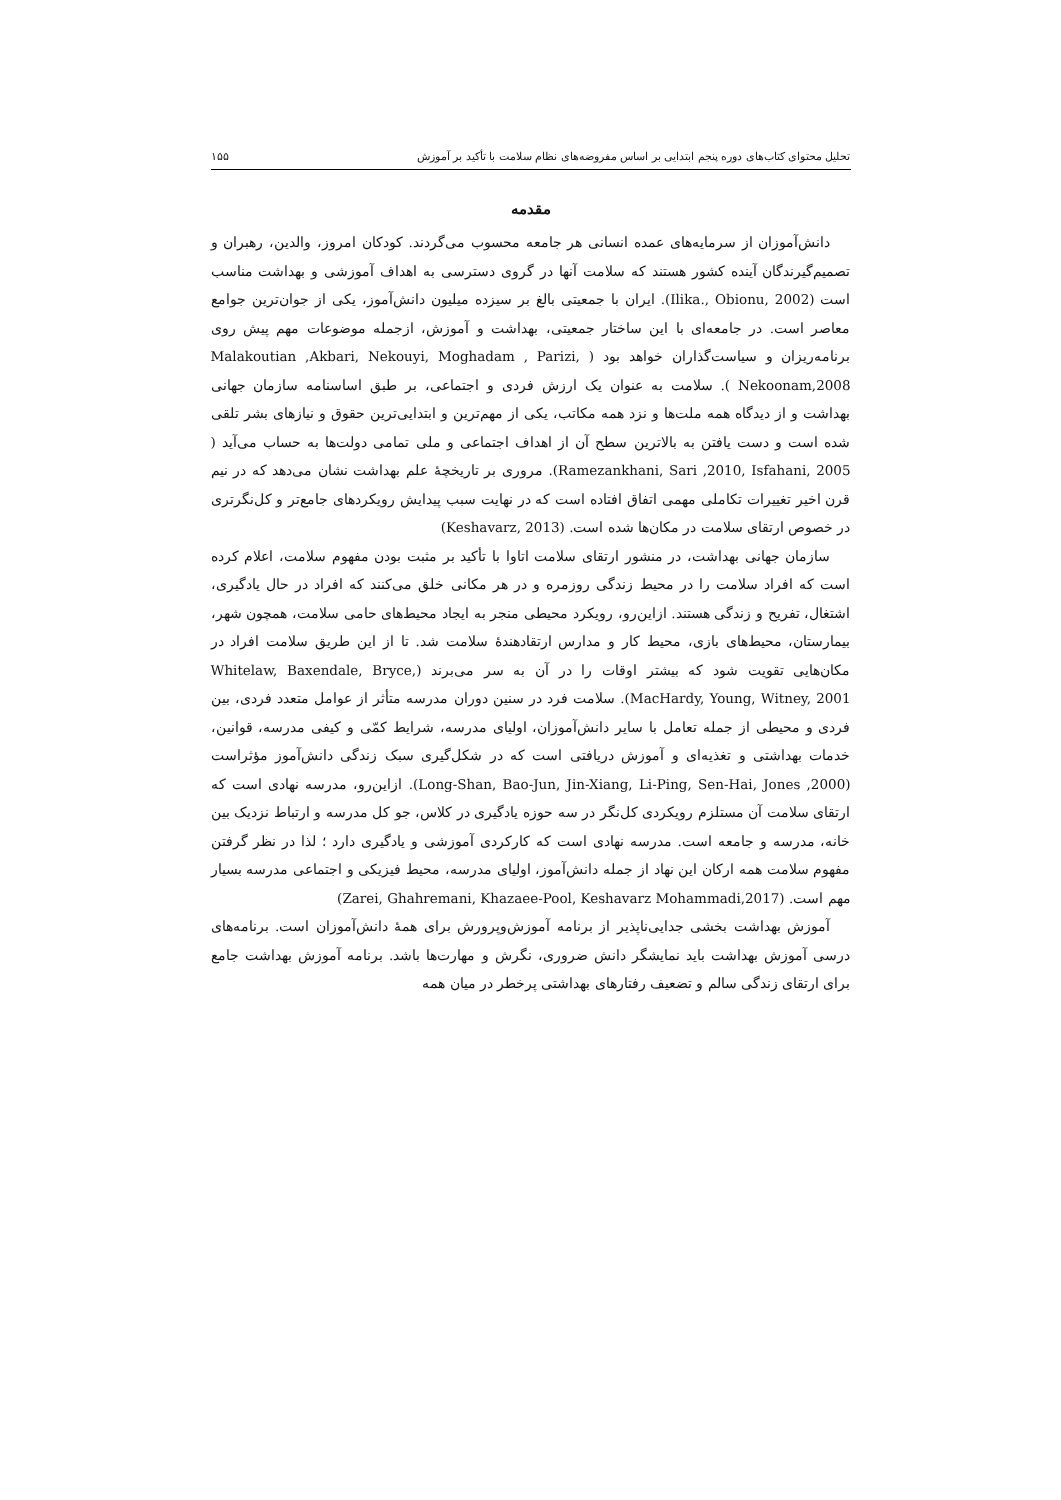تحلیل محتوای کتاب‌های دوره پنجم ابتدایی بر اساس مفروضه‌های نظام سلامت با تأکید بر آموزش ۱۵۵
مقدمه
دانش‌آموزان از سرمایه‌های عمده انسانی هر جامعه محسوب می‌گردند. کودکان امروز، والدین، رهبران و تصمیم‌گیرندگان آینده کشور هستند که سلامت آنها در گروی دسترسی به اهداف آموزشی و بهداشت مناسب است (Ilika., Obionu, 2002). ایران با جمعیتی بالغ بر سیزده میلیون دانش‌آموز، یکی از جوان‌ترین جوامع معاصر است. در جامعه‌ای با این ساختار جمعیتی، بهداشت و آموزش، ازجمله موضوعات مهم پیش روی برنامه‌ریزان و سیاست‌گذاران خواهد بود ( Malakoutian ,Akbari, Nekouyi, Moghadam , Parizi, Nekoonam,2008 ). سلامت به عنوان یک ارزش فردی و اجتماعی، بر طبق اساسنامه سازمان جهانی بهداشت و از دیدگاه همه ملت‌ها و نزد همه مکاتب، یکی از مهم‌ترین و ابتدایی‌ترین حقوق و نیازهای بشر تلقی شده است و دست یافتن به بالاترین سطح آن از اهداف اجتماعی و ملی تمامی دولت‌ها به حساب می‌آید ( Ramezankhani, Sari ,2010, Isfahani, 2005). مروری بر تاریخچهٔ علم بهداشت نشان می‌دهد که در نیم قرن اخیر تغییرات تکاملی مهمی اتفاق افتاده است که در نهایت سبب پیدایش رویکردهای جامع‌تر و کل‌نگرتری در خصوص ارتقای سلامت در مکان‌ها شده است. (Keshavarz, 2013)
سازمان جهانی بهداشت، در منشور ارتقای سلامت اتاوا با تأکید بر مثبت بودن مفهوم سلامت، اعلام کرده است که افراد سلامت را در محیط زندگی روزمره و در هر مکانی خلق می‌کنند که افراد در حال یادگیری، اشتغال، تفریح و زندگی هستند. ازاین‌رو، رویکرد محیطی منجر به ایجاد محیط‌های حامی سلامت، همچون شهر، بیمارستان، محیط‌های بازی، محیط کار و مدارس ارتقادهندهٔ سلامت شد. تا از این طریق سلامت افراد در مکان‌هایی تقویت شود که بیشتر اوقات را در آن به سر می‌برند (Whitelaw, Baxendale, Bryce, MacHardy, Young, Witney, 2001). سلامت فرد در سنین دوران مدرسه متأثر از عوامل متعدد فردی، بین فردی و محیطی از جمله تعامل با سایر دانش‌آموزان، اولیای مدرسه، شرایط کمّی و کیفی مدرسه، قوانین، خدمات بهداشتی و تغذیه‌ای و آموزش دریافتی است که در شکل‌گیری سبک زندگی دانش‌آموز مؤثراست (Long-Shan, Bao-Jun, Jin-Xiang, Li-Ping, Sen-Hai, Jones ,2000). ازاین‌رو، مدرسه نهادی است که ارتقای سلامت آن مستلزم رویکردی کل‌نگر در سه حوزه یادگیری در کلاس، جو کل مدرسه و ارتباط نزدیک بین خانه، مدرسه و جامعه است. مدرسه نهادی است که کارکردی آموزشی و یادگیری دارد ؛ لذا در نظر گرفتن مفهوم سلامت همه ارکان این نهاد از جمله دانش‌آموز، اولیای مدرسه، محیط فیزیکی و اجتماعی مدرسه بسیار مهم است. (Zarei, Ghahremani, Khazaee-Pool, Keshavarz Mohammadi,2017)
آموزش بهداشت بخشی جدایی‌ناپذیر از برنامه آموزش‌وپرورش برای همهٔ دانش‌آموزان است. برنامه‌های درسی آموزش بهداشت باید نمایشگر دانش ضروری، نگرش و مهارت‌ها باشد. برنامه آموزش بهداشت جامع برای ارتقای زندگی سالم و تضعیف رفتارهای بهداشتی پرخطر در میان همه